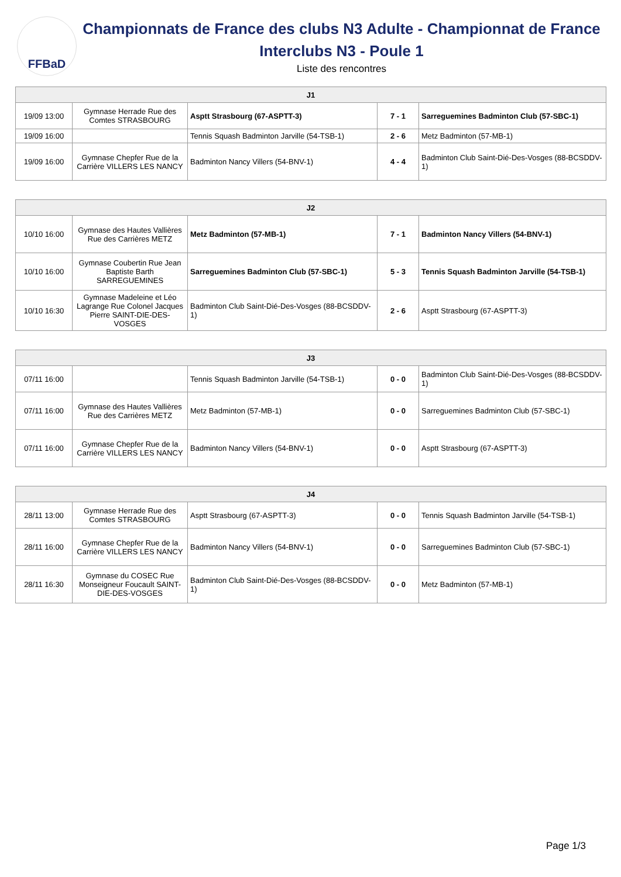FFBaD
Championnats de France des clubs N3 Adulte - Championnat de France Interclubs N3 - Poule 1
Liste des rencontres
| J1 | | | | |
| --- | --- | --- | --- | --- |
| 19/09 13:00 | Gymnase Herrade Rue des Comtes STRASBOURG | Asptt Strasbourg (67-ASPTT-3) | 7 - 1 | Sarreguemines Badminton Club (57-SBC-1) |
| 19/09 16:00 | | Tennis Squash Badminton Jarville (54-TSB-1) | 2 - 6 | Metz Badminton (57-MB-1) |
| 19/09 16:00 | Gymnase Chepfer Rue de la Carrière VILLERS LES NANCY | Badminton Nancy Villers (54-BNV-1) | 4 - 4 | Badminton Club Saint-Dié-Des-Vosges (88-BCSDDV-1) |
| J2 | | | | |
| --- | --- | --- | --- | --- |
| 10/10 16:00 | Gymnase des Hautes Vallières Rue des Carrières METZ | Metz Badminton (57-MB-1) | 7 - 1 | Badminton Nancy Villers (54-BNV-1) |
| 10/10 16:00 | Gymnase Coubertin Rue Jean Baptiste Barth SARREGUEMINES | Sarreguemines Badminton Club (57-SBC-1) | 5 - 3 | Tennis Squash Badminton Jarville (54-TSB-1) |
| 10/10 16:30 | Gymnase Madeleine et Léo Lagrange Rue Colonel Jacques Pierre SAINT-DIE-DES-VOSGES | Badminton Club Saint-Dié-Des-Vosges (88-BCSDDV-1) | 2 - 6 | Asptt Strasbourg (67-ASPTT-3) |
| J3 | | | | |
| --- | --- | --- | --- | --- |
| 07/11 16:00 | | Tennis Squash Badminton Jarville (54-TSB-1) | 0 - 0 | Badminton Club Saint-Dié-Des-Vosges (88-BCSDDV-1) |
| 07/11 16:00 | Gymnase des Hautes Vallières Rue des Carrières METZ | Metz Badminton (57-MB-1) | 0 - 0 | Sarreguemines Badminton Club (57-SBC-1) |
| 07/11 16:00 | Gymnase Chepfer Rue de la Carrière VILLERS LES NANCY | Badminton Nancy Villers (54-BNV-1) | 0 - 0 | Asptt Strasbourg (67-ASPTT-3) |
| J4 | | | | |
| --- | --- | --- | --- | --- |
| 28/11 13:00 | Gymnase Herrade Rue des Comtes STRASBOURG | Asptt Strasbourg (67-ASPTT-3) | 0 - 0 | Tennis Squash Badminton Jarville (54-TSB-1) |
| 28/11 16:00 | Gymnase Chepfer Rue de la Carrière VILLERS LES NANCY | Badminton Nancy Villers (54-BNV-1) | 0 - 0 | Sarreguemines Badminton Club (57-SBC-1) |
| 28/11 16:30 | Gymnase du COSEC Rue Monseigneur Foucault SAINT-DIE-DES-VOSGES | Badminton Club Saint-Dié-Des-Vosges (88-BCSDDV-1) | 0 - 0 | Metz Badminton (57-MB-1) |
Page 1/3